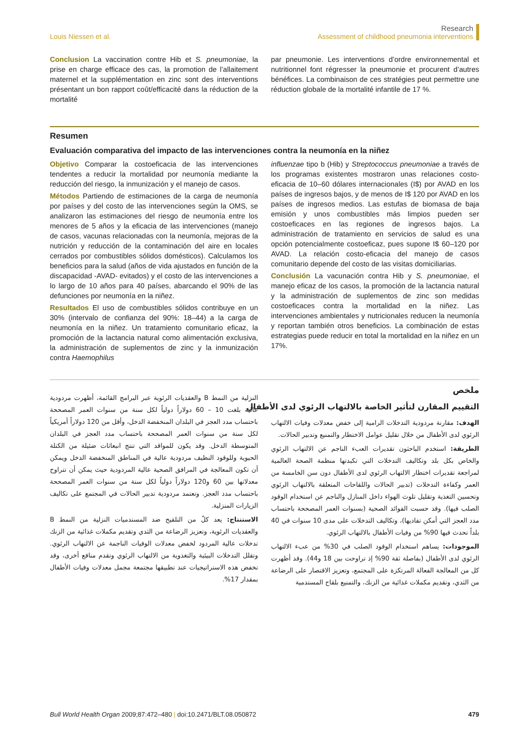Louis Niessen et al.
Research
Assessment of childhood pneumonia interventions
Conclusion La vaccination contre Hib et S. pneumoniae, la prise en charge efficace des cas, la promotion de l’allaitement maternel et la supplémentation en zinc sont des interventions présentant un bon rapport coût/efficacité dans la réduction de la mortalité
par pneumonie. Les interventions d’ordre environnemental et nutritionnel font régresser la pneumonie et procurent d’autres bénéfices. La combinaison de ces stratégies peut permettre une réduction globale de la mortalité infantile de 17 %.
Resumen
Evaluación comparativa del impacto de las intervenciones contra la neumonía en la niñez
Objetivo Comparar la costoeficacia de las intervenciones tendentes a reducir la mortalidad por neumonía mediante la reducción del riesgo, la inmunización y el manejo de casos.
Métodos Partiendo de estimaciones de la carga de neumonía por países y del costo de las intervenciones según la OMS, se analizaron las estimaciones del riesgo de neumonía entre los menores de 5 años y la eficacia de las intervenciones (manejo de casos, vacunas relacionadas con la neumonía, mejoras de la nutrición y reducción de la contaminación del aire en locales cerrados por combustibles sólidos domésticos). Calculamos los beneficios para la salud (años de vida ajustados en función de la discapacidad -AVAD- evitados) y el costo de las intervenciones a lo largo de 10 años para 40 países, abarcando el 90% de las defunciones por neumonía en la niñez.
Resultados El uso de combustibles sólidos contribuye en un 30% (intervalo de confianza del 90%: 18–44) a la carga de neumonía en la niñez. Un tratamiento comunitario eficaz, la promoción de la lactancia natural como alimentación exclusiva, la administración de suplementos de zinc y la inmunización contra Haemophilus
influenzae tipo b (Hib) y Streptococcus pneumoniae a través de los programas existentes mostraron unas relaciones costo-eficacia de 10–60 dólares internacionales (I$) por AVAD en los países de ingresos bajos, y de menos de I$ 120 por AVAD en los países de ingresos medios. Las estufas de biomasa de baja emisión y unos combustibles más limpios pueden ser costoeficaces en las regiones de ingresos bajos. La administración de tratamiento en servicios de salud es una opción potencialmente costoeficaz, pues supone I$ 60–120 por AVAD. La relación costo-eficacia del manejo de casos comunitario depende del costo de las visitas domiciliarias.
Conclusión La vacunación contra Hib y S. pneumoniae, el manejo eficaz de los casos, la promoción de la lactancia natural y la administración de suplementos de zinc son medidas costoeficaces contra la mortalidad en la niñez. Las intervenciones ambientales y nutricionales reducen la neumonía y reportan también otros beneficios. La combinación de estas estrategias puede reducir en total la mortalidad en la niñez en un 17%.
ملخص
التقييم المقارن لتأثير الخاصة بالالتهاب الرئوي لدى الأطفال
الهدف: مقارنة مردودية التدخلات الرامية إلى خفض معدلات وفيات الالتهاب الرئوي لدى الأطفال من خلال تقليل عوامل الاختطار والتمنيع وتدبير الحالات.
الطريقة: استخدم الباحثون تقديرات العبء الناجم عن الالتهاب الرئوي والخاص بكل بلد وتكاليف التدخلات التي تكبدتها منظمة الصحة العالمية لمراجعة تقديرات اختطار الالتهاب الرئوي لدى الأطفال دون سن الخامسة من العمر وكفاءة التدخلات (تدبير الحالات واللقاحات المتعلقة بالالتهاب الرئوي وتحسين التغذية وتقليل تلوث الهواء داخل المنازل والناجم عن استخدام الوقود الصلب فيها). وقد حسبت الفوائد الصحية (بسنوات العمر المصححة باحتساب مدد العجز التي أمكن تفاديها)، وتكاليف التدخلات على مدى 10 سنوات في 40 بلداً تحدث فيها 90% من وفيات الأطفال بالالتهاب الرئوي.
الموجودات: يساهم استخدام الوقود الصلب في 30% من عبء الالتهاب الرئوي لدى الأطفال (بفاصلة ثقة 90% إذ تراوحت بين 18 و44). وقد أظهرت كل من المعالجة الفعالة المرتكزة على المجتمع، وتعزيز الاقتصار على الرضاعة من الثدي، وتقديم مكملات غذائية من الزنك، والتمنيع بلقاح المستدمية
النزلية من النمط B والعقديات الرئوية عبر البرامج القائمة، أظهرت مردودية عالية بلغت 10 – 60 دولاراً دولياً لكل سنة من سنوات العمر المصححة باحتساب مدد العجز في البلدان المنخفضة الدخل، وأقل من 120 دولاراً أمريكياً لكل سنة من سنوات العمر المصححة باحتساب مدد العجز في البلدان المتوسطة الدخل. وقد يكون للمواقد التي تنتج انبعاثات ضئيلة من الكتلة الحيوية وللوقود النظيف مردودية عالية في المناطق المنخفضة الدخل ويمكن أن تكون المعالجة في المرافق الصحية عالية المردودية حيث يمكن أن تتراوح معدلاتها بين 60 و120 دولاراً دولياً لكل سنة من سنوات العمر المصححة باحتساب مدد العجز. وتعتمد مردودية تدبير الحالات في المجتمع على تكاليف الزيارات المنزلية.
الاستنتاج: يعد كلٌ من التلقيح ضد المستدميات النزلية من النمط B والعقديات الرئوية، وتعزيز الرضاعة من الثدي وتقديم مكملات غذائية من الزنك تدخلات عالية المردود لخفض معدلات الوفيات الناجمة عن الالتهاب الرئوي. وتقلل التدخلات البيئية والتغذوية من الالتهاب الرئوي وتقدم منافع أخرى، وقد تخفض هذه الاستراتيجيات عند تطبيقها مجتمعة مجمل معدلات وفيات الأطفال بمقدار 17%.
Bull World Health Organ 2009;87:472–480 | doi:10.2471/BLT.08.050872
479